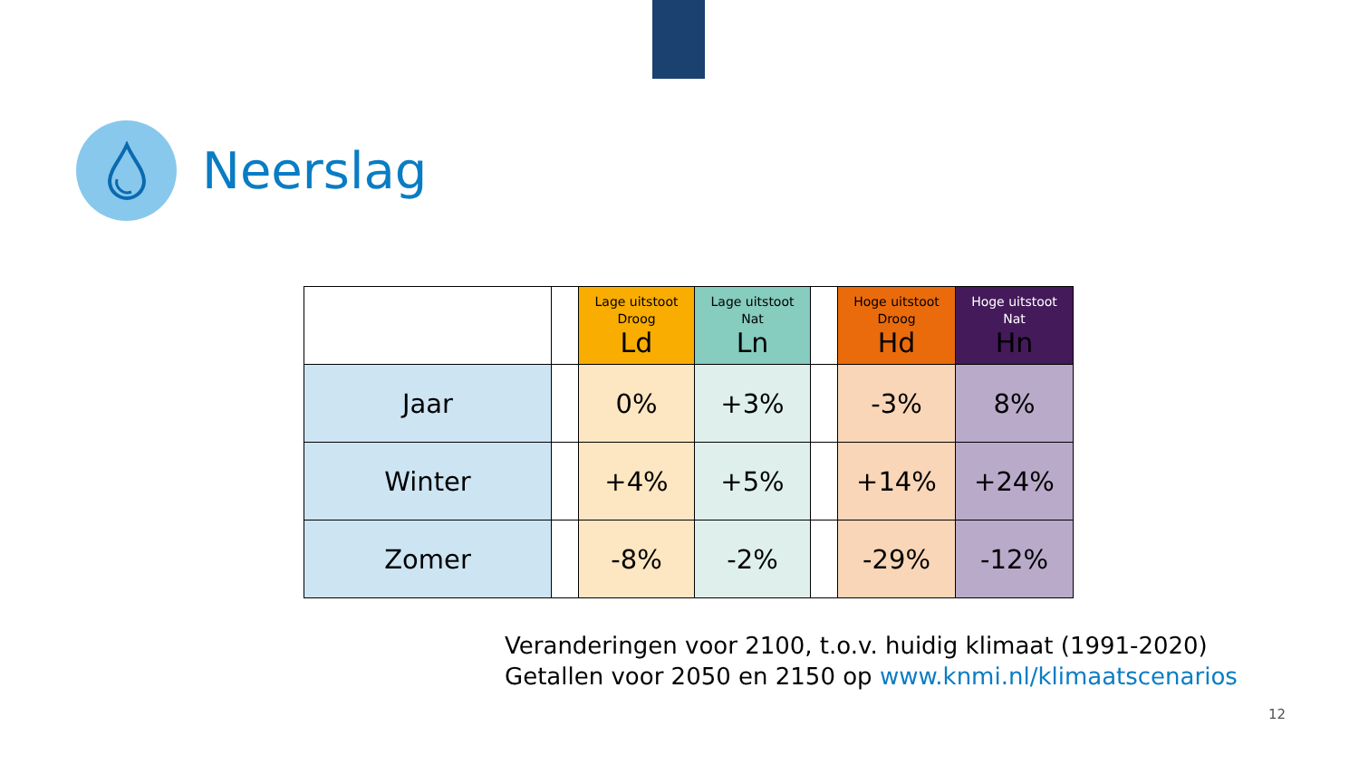Neerslag
| | | Lage uitstoot Droog Ld | Lage uitstoot Nat Ln | | Hoge uitstoot Droog Hd | Hoge uitstoot Nat Hn |
| --- | --- | --- | --- | --- | --- | --- |
| Jaar | | 0% | +3% | | -3% | 8% |
| Winter | | +4% | +5% | | +14% | +24% |
| Zomer | | -8% | -2% | | -29% | -12% |
Veranderingen voor 2100, t.o.v. huidig klimaat (1991-2020)
Getallen voor 2050 en 2150 op www.knmi.nl/klimaatscenarios
12